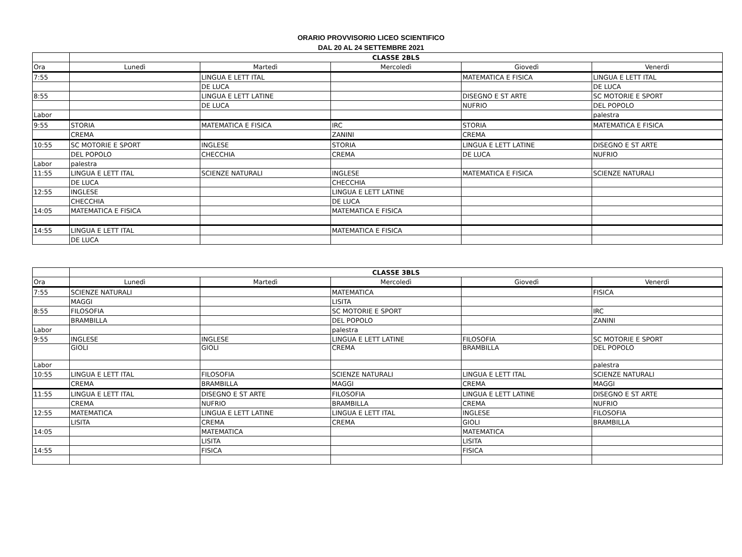ORARIO PROVVISORIO LICEO SCIENTIFICO
DAL 20 AL 24 SETTEMBRE 2021
| | CLASSE 2BLS | | | | |
| Ora | Lunedì | Martedì | Mercoledì | Giovedì | Venerdì |
| 7:55 | | LINGUA E LETT ITAL | | MATEMATICA E FISICA | LINGUA E LETT ITAL |
| | | DE LUCA | | | DE LUCA |
| 8:55 | | LINGUA E LETT LATINE | | DISEGNO E ST ARTE | SC MOTORIE E SPORT |
| | | DE LUCA | | NUFRIO | DEL POPOLO |
| Labor | | | | | palestra |
| 9:55 | STORIA | MATEMATICA E FISICA | IRC | STORIA | MATEMATICA E FISICA |
| | CREMA | | ZANINI | CREMA | |
| 10:55 | SC MOTORIE E SPORT | INGLESE | STORIA | LINGUA E LETT LATINE | DISEGNO E ST ARTE |
| | DEL POPOLO | CHECCHIA | CREMA | DE LUCA | NUFRIO |
| Labor | palestra | | | | |
| 11:55 | LINGUA E LETT ITAL | SCIENZE NATURALI | INGLESE | MATEMATICA E FISICA | SCIENZE NATURALI |
| | DE LUCA | | CHECCHIA | | |
| 12:55 | INGLESE | | LINGUA E LETT LATINE | | |
| | CHECCHIA | | DE LUCA | | |
| 14:05 | MATEMATICA E FISICA | | MATEMATICA E FISICA | | |
| 14:55 | LINGUA E LETT ITAL | | MATEMATICA E FISICA | | |
| | DE LUCA | | | | |
| | CLASSE 3BLS | | | | |
| Ora | Lunedì | Martedì | Mercoledì | Giovedì | Venerdì |
| 7:55 | SCIENZE NATURALI | | MATEMATICA | | FISICA |
| | MAGGI | | LISITA | | |
| 8:55 | FILOSOFIA | | SC MOTORIE E SPORT | | IRC |
| | BRAMBILLA | | DEL POPOLO | | ZANINI |
| Labor | | | palestra | | |
| 9:55 | INGLESE | INGLESE | LINGUA E LETT LATINE | FILOSOFIA | SC MOTORIE E SPORT |
| | GIOLI | GIOLI | CREMA | BRAMBILLA | DEL POPOLO |
| Labor | | | | | palestra |
| 10:55 | LINGUA E LETT ITAL | FILOSOFIA | SCIENZE NATURALI | LINGUA E LETT ITAL | SCIENZE NATURALI |
| | CREMA | BRAMBILLA | MAGGI | CREMA | MAGGI |
| 11:55 | LINGUA E LETT ITAL | DISEGNO E ST ARTE | FILOSOFIA | LINGUA E LETT LATINE | DISEGNO E ST ARTE |
| | CREMA | NUFRIO | BRAMBILLA | CREMA | NUFRIO |
| 12:55 | MATEMATICA | LINGUA E LETT LATINE | LINGUA E LETT ITAL | INGLESE | FILOSOFIA |
| | LISITA | CREMA | CREMA | GIOLI | BRAMBILLA |
| 14:05 | | MATEMATICA | | MATEMATICA | |
| | | LISITA | | LISITA | |
| 14:55 | | FISICA | | FISICA | |